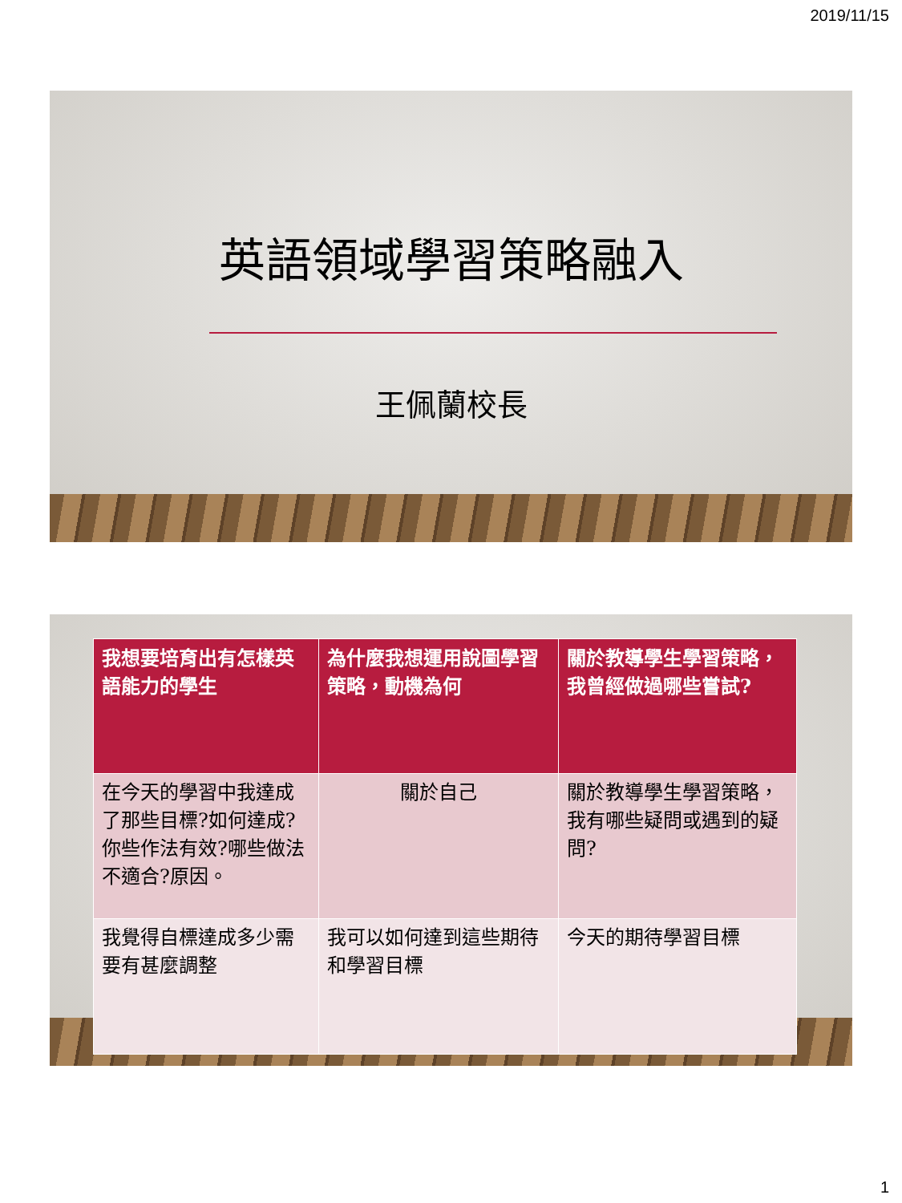2019/11/15
英語領域學習策略融入
王佩蘭校長
| 我想要培育出有怎樣英語能力的學生 | 為什麼我想運用說圖學習策略，動機為何 | 關於教導學生學習策略，我曾經做過哪些嘗試? |
| --- | --- | --- |
| 在今天的學習中我達成了那些目標?如何達成?你些作法有效?哪些做法不適合?原因。 | 關於自己 | 關於教導學生學習策略，我有哪些疑問或遇到的疑問? |
| 我覺得自標達成多少需要有甚麼調整 | 我可以如何達到這些期待和學習目標 | 今天的期待學習目標 |
1